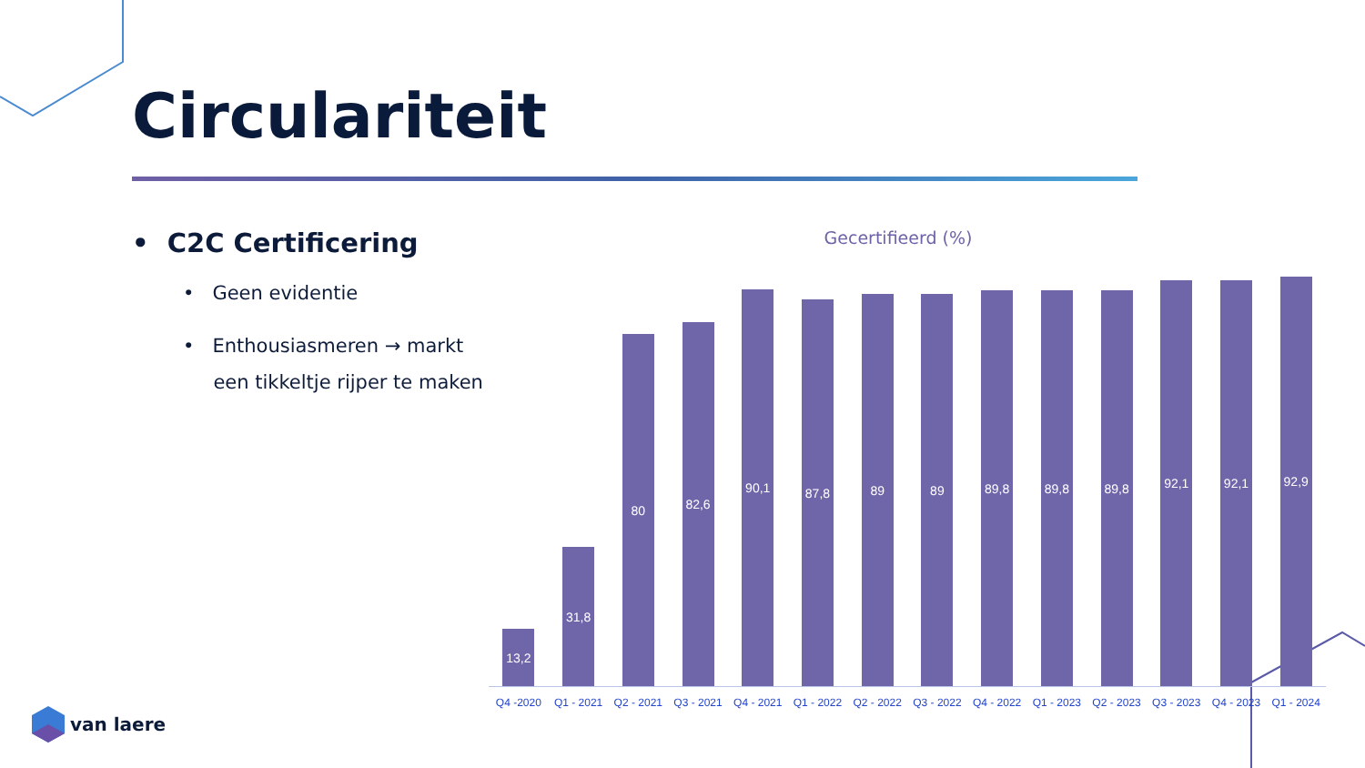Circulariteit
• C2C Certificering
• Geen evidentie
• Enthousiasmeren → markt
een tikkeltje rijper te maken
Gecertifieerd (%)
13,2
31,8
80
82,6
90,1
87,8
89
89
89,8
89,8
89,8
92,1
92,1
92,9
Q4 -2020 Q1 - 2021 Q2 - 2021 Q3 - 2021 Q4 - 2021 Q1 - 2022 Q2 - 2022 Q3 - 2022 Q4 - 2022 Q1 - 2023 Q2 - 2023 Q3 - 2023 Q4 - 2023 Q1 - 2024
van laere